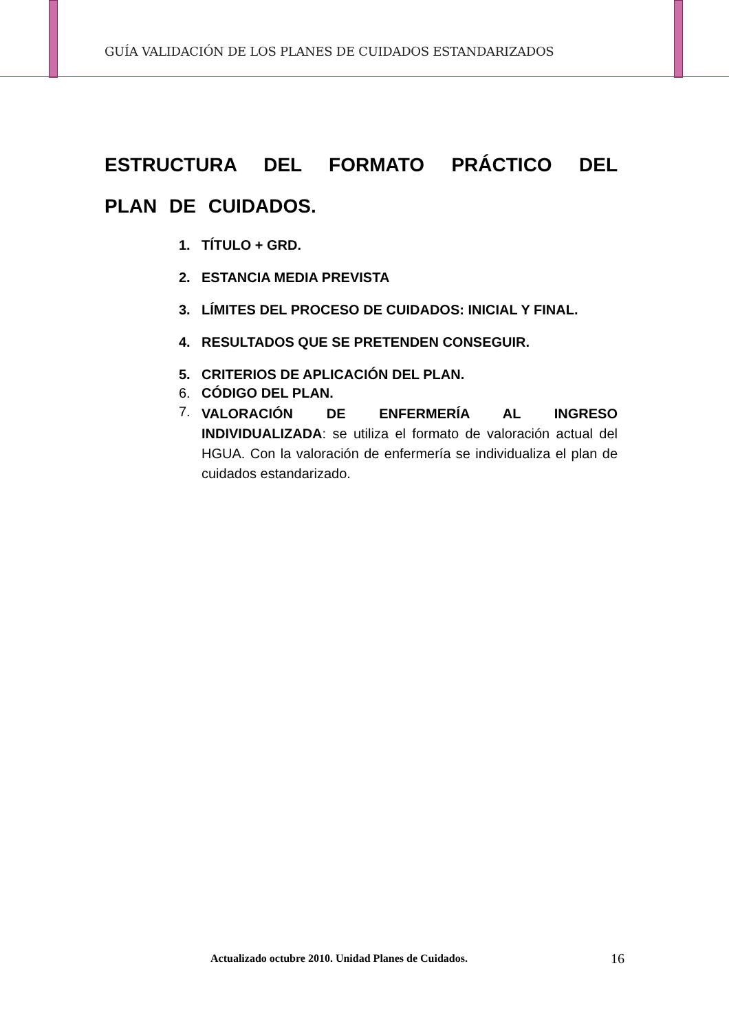GUÍA VALIDACIÓN DE LOS PLANES DE CUIDADOS ESTANDARIZADOS
ESTRUCTURA DEL FORMATO PRÁCTICO DEL PLAN DE CUIDADOS.
1. TÍTULO + GRD.
2. ESTANCIA MEDIA PREVISTA
3. LÍMITES DEL PROCESO DE CUIDADOS: INICIAL Y FINAL.
4. RESULTADOS QUE SE PRETENDEN CONSEGUIR.
5. CRITERIOS DE APLICACIÓN DEL PLAN.
6. CÓDIGO DEL PLAN.
7. VALORACIÓN DE ENFERMERÍA AL INGRESO INDIVIDUALIZADA: se utiliza el formato de valoración actual del HGUA. Con la valoración de enfermería se individualiza el plan de cuidados estandarizado.
Actualizado octubre 2010. Unidad Planes de Cuidados.
16